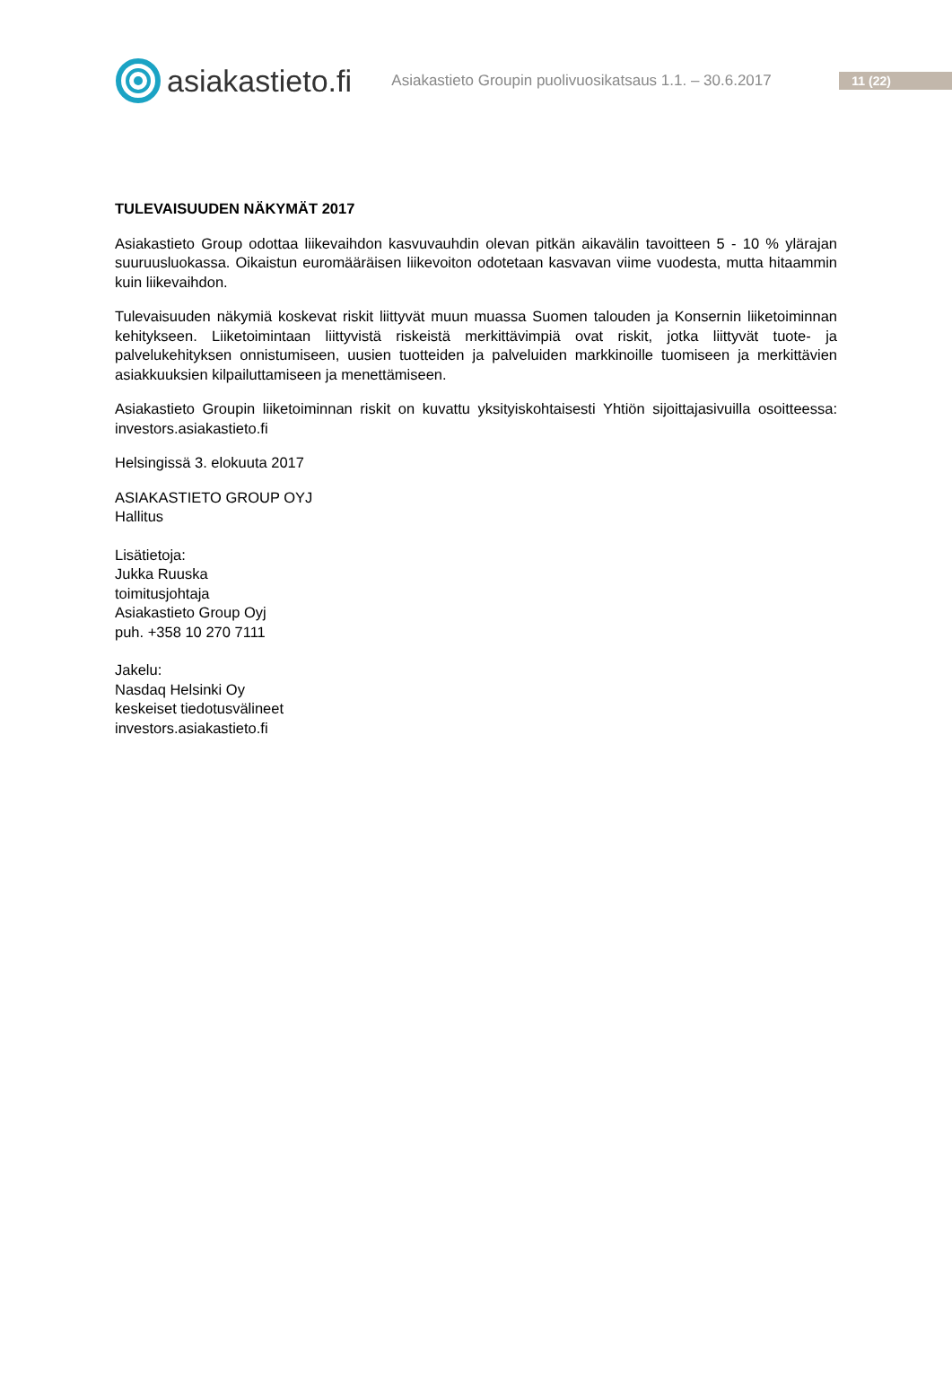asiakastieto.fi
Asiakastieto Groupin puolivuosikatsaus 1.1. – 30.6.2017
11 (22)
TULEVAISUUDEN NÄKYMÄT 2017
Asiakastieto Group odottaa liikevaihdon kasvuvauhdin olevan pitkän aikavälin tavoitteen 5 - 10 % ylärajan suuruusluokassa. Oikaistun euromääräisen liikevoiton odotetaan kasvavan viime vuodesta, mutta hitaammin kuin liikevaihdon.
Tulevaisuuden näkymiä koskevat riskit liittyvät muun muassa Suomen talouden ja Konsernin liiketoiminnan kehitykseen. Liiketoimintaan liittyvistä riskeistä merkittävimpiä ovat riskit, jotka liittyvät tuote- ja palvelukehityksen onnistumiseen, uusien tuotteiden ja palveluiden markkinoille tuomiseen ja merkittävien asiakkuuksien kilpailuttamiseen ja menettämiseen.
Asiakastieto Groupin liiketoiminnan riskit on kuvattu yksityiskohtaisesti Yhtiön sijoittajasivuilla osoitteessa: investors.asiakastieto.fi
Helsingissä 3. elokuuta 2017
ASIAKASTIETO GROUP OYJ
Hallitus
Lisätietoja:
Jukka Ruuska
toimitusjohtaja
Asiakastieto Group Oyj
puh. +358 10 270 7111
Jakelu:
Nasdaq Helsinki Oy
keskeiset tiedotusvälineet
investors.asiakastieto.fi